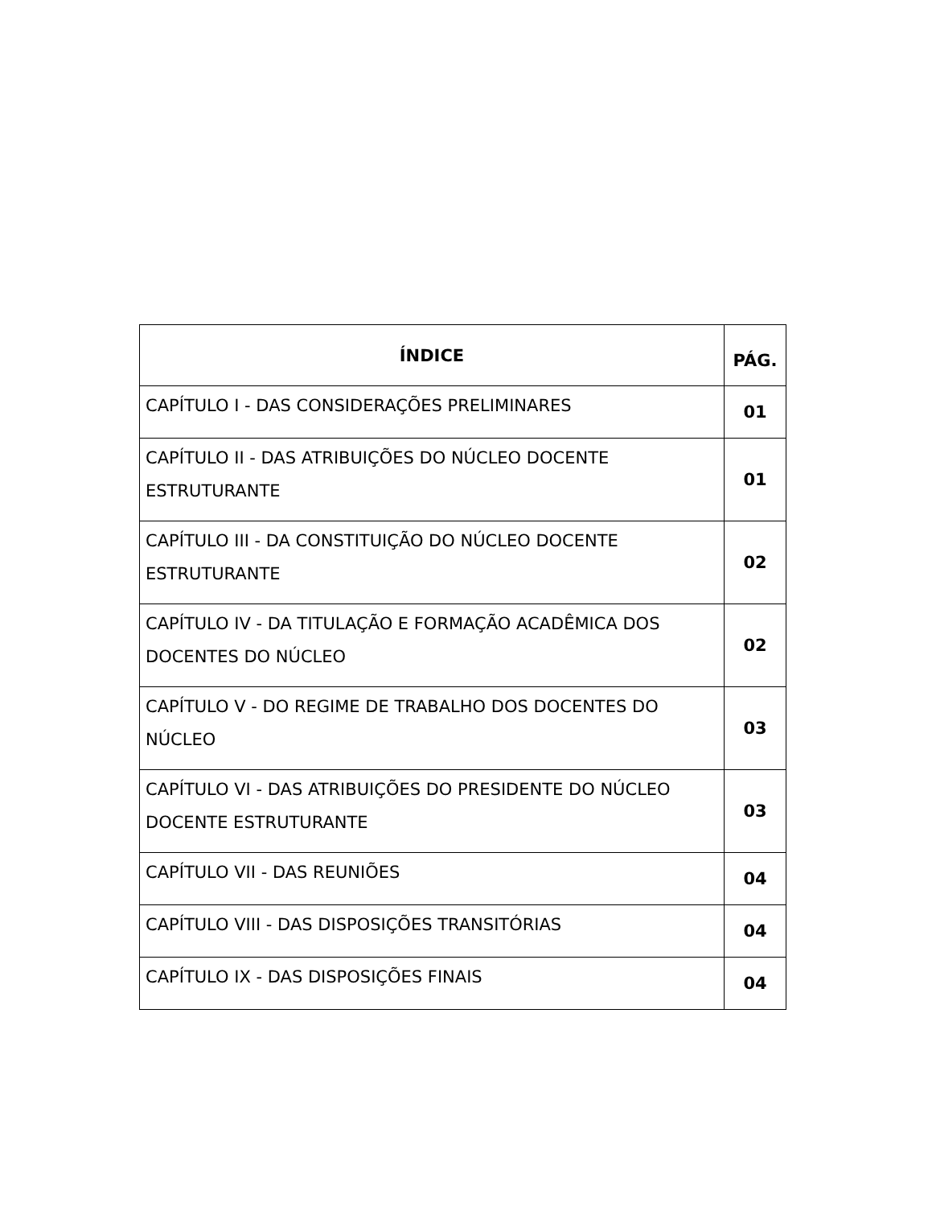| ÍNDICE | PÁG. |
| --- | --- |
| CAPÍTULO I - DAS CONSIDERAÇÕES PRELIMINARES | 01 |
| CAPÍTULO II - DAS ATRIBUIÇÕES DO NÚCLEO DOCENTE ESTRUTURANTE | 01 |
| CAPÍTULO III - DA CONSTITUIÇÃO DO NÚCLEO DOCENTE ESTRUTURANTE | 02 |
| CAPÍTULO IV - DA TITULAÇÃO E FORMAÇÃO ACADÊMICA DOS DOCENTES DO NÚCLEO | 02 |
| CAPÍTULO V - DO REGIME DE TRABALHO DOS DOCENTES DO NÚCLEO | 03 |
| CAPÍTULO VI - DAS ATRIBUIÇÕES DO PRESIDENTE DO NÚCLEO DOCENTE ESTRUTURANTE | 03 |
| CAPÍTULO VII - DAS REUNIÕES | 04 |
| CAPÍTULO VIII - DAS DISPOSIÇÕES TRANSITÓRIAS | 04 |
| CAPÍTULO IX - DAS DISPOSIÇÕES FINAIS | 04 |